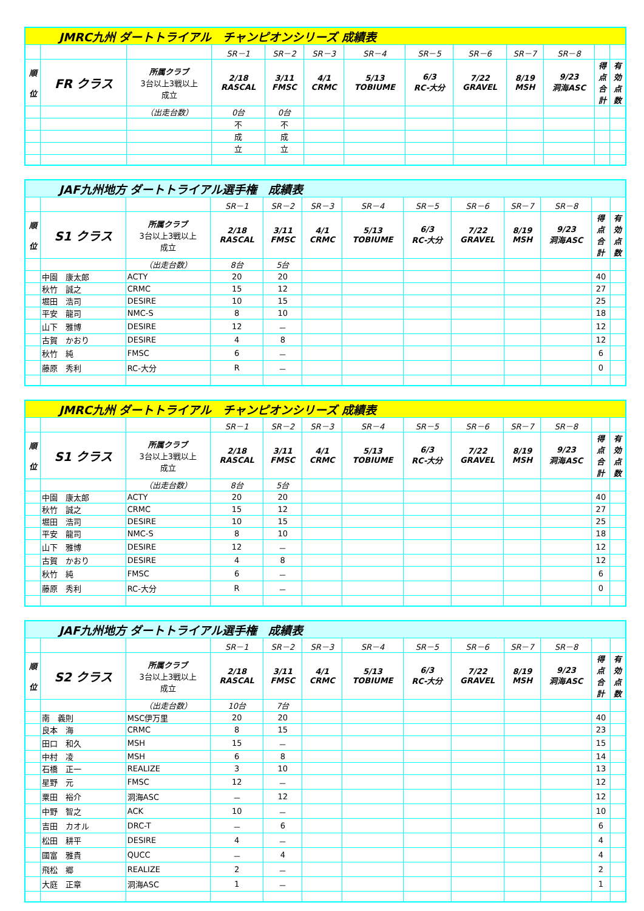| JMRC九州 ダートトライアル チャンピオンシリーズ 成績表 | | | | | | | | | | | | |
| | | | SR－1 | SR－2 | SR－3 | SR－4 | SR－5 | SR－6 | SR－7 | SR－8 | | |
| 順 位 | FR クラス | 所属クラブ 3台以上3戦以上 成立 | 2/18 RASCAL | 3/11 FMSC | 4/1 CRMC | 5/13 TOBIUME | 6/3 RC-大分 | 7/22 GRAVEL | 8/19 MSH | 9/23 洞海ASC | 得 点 合 計 | 有 効 点 数 |
| | | （出走台数） | 0台 | 0台 | | | | | | | | |
| | | | 不 | 不 | | | | | | | | |
| | | | 成 | 成 | | | | | | | | |
| | | | 立 | 立 | | | | | | | | |
| JAF九州地方 ダートトライアル選手権 成績表 | | | | | | | | | | | | |
| | | | SR－1 | SR－2 | SR－3 | SR－4 | SR－5 | SR－6 | SR－7 | SR－8 | | |
| 順 位 | S1 クラス | 所属クラブ 3台以上3戦以上 成立 | 2/18 RASCAL | 3/11 FMSC | 4/1 CRMC | 5/13 TOBIUME | 6/3 RC-大分 | 7/22 GRAVEL | 8/19 MSH | 9/23 洞海ASC | 得 点 合 計 | 有 効 点 数 |
| | | （出走台数） | 8台 | 5台 | | | | | | | | |
| | 中園 康太郎 | ACTY | 20 | 20 | | | | | | | 40 | |
| | 秋竹 誠之 | CRMC | 15 | 12 | | | | | | | 27 | |
| | 堀田 浩司 | DESIRE | 10 | 15 | | | | | | | 25 | |
| | 平安 龍司 | NMC-S | 8 | 10 | | | | | | | 18 | |
| | 山下 雅博 | DESIRE | 12 | － | | | | | | | 12 | |
| | 古賀 かおり | DESIRE | 4 | 8 | | | | | | | 12 | |
| | 秋竹 純 | FMSC | 6 | － | | | | | | | 6 | |
| | 藤原 秀利 | RC-大分 | R | － | | | | | | | 0 | |
| JMRC九州 ダートトライアル チャンピオンシリーズ 成績表 | | | | | | | | | | | | |
| | | | SR－1 | SR－2 | SR－3 | SR－4 | SR－5 | SR－6 | SR－7 | SR－8 | | |
| 順 位 | S1 クラス | 所属クラブ 3台以上3戦以上 成立 | 2/18 RASCAL | 3/11 FMSC | 4/1 CRMC | 5/13 TOBIUME | 6/3 RC-大分 | 7/22 GRAVEL | 8/19 MSH | 9/23 洞海ASC | 得 点 合 計 | 有 効 点 数 |
| | | （出走台数） | 8台 | 5台 | | | | | | | | |
| | 中園 康太郎 | ACTY | 20 | 20 | | | | | | | 40 | |
| | 秋竹 誠之 | CRMC | 15 | 12 | | | | | | | 27 | |
| | 堀田 浩司 | DESIRE | 10 | 15 | | | | | | | 25 | |
| | 平安 龍司 | NMC-S | 8 | 10 | | | | | | | 18 | |
| | 山下 雅博 | DESIRE | 12 | － | | | | | | | 12 | |
| | 古賀 かおり | DESIRE | 4 | 8 | | | | | | | 12 | |
| | 秋竹 純 | FMSC | 6 | － | | | | | | | 6 | |
| | 藤原 秀利 | RC-大分 | R | － | | | | | | | 0 | |
| JAF九州地方 ダートトライアル選手権 成績表 | | | | | | | | | | | | |
| | | | SR－1 | SR－2 | SR－3 | SR－4 | SR－5 | SR－6 | SR－7 | SR－8 | | |
| 順 位 | S2 クラス | 所属クラブ 3台以上3戦以上 成立 | 2/18 RASCAL | 3/11 FMSC | 4/1 CRMC | 5/13 TOBIUME | 6/3 RC-大分 | 7/22 GRAVEL | 8/19 MSH | 9/23 洞海ASC | 得 点 合 計 | 有 効 点 数 |
| | | （出走台数） | 10台 | 7台 | | | | | | | | |
| | 南 義則 | MSC伊万里 | 20 | 20 | | | | | | | 40 | |
| | 良本 海 | CRMC | 8 | 15 | | | | | | | 23 | |
| | 田口 和久 | MSH | 15 | － | | | | | | | 15 | |
| | 中村 凌 | MSH | 6 | 8 | | | | | | | 14 | |
| | 石橋 正一 | REALIZE | 3 | 10 | | | | | | | 13 | |
| | 星野 元 | FMSC | 12 | － | | | | | | | 12 | |
| | 粟田 裕介 | 洞海ASC | － | 12 | | | | | | | 12 | |
| | 中野 智之 | ACK | 10 | － | | | | | | | 10 | |
| | 吉田 カオル | DRC-T | － | 6 | | | | | | | 6 | |
| | 松田 耕平 | DESIRE | 4 | － | | | | | | | 4 | |
| | 國富 雅貴 | QUCC | － | 4 | | | | | | | 4 | |
| | 飛松 郷 | REALIZE | 2 | － | | | | | | | 2 | |
| | 大庭 正章 | 洞海ASC | 1 | － | | | | | | | 1 | |